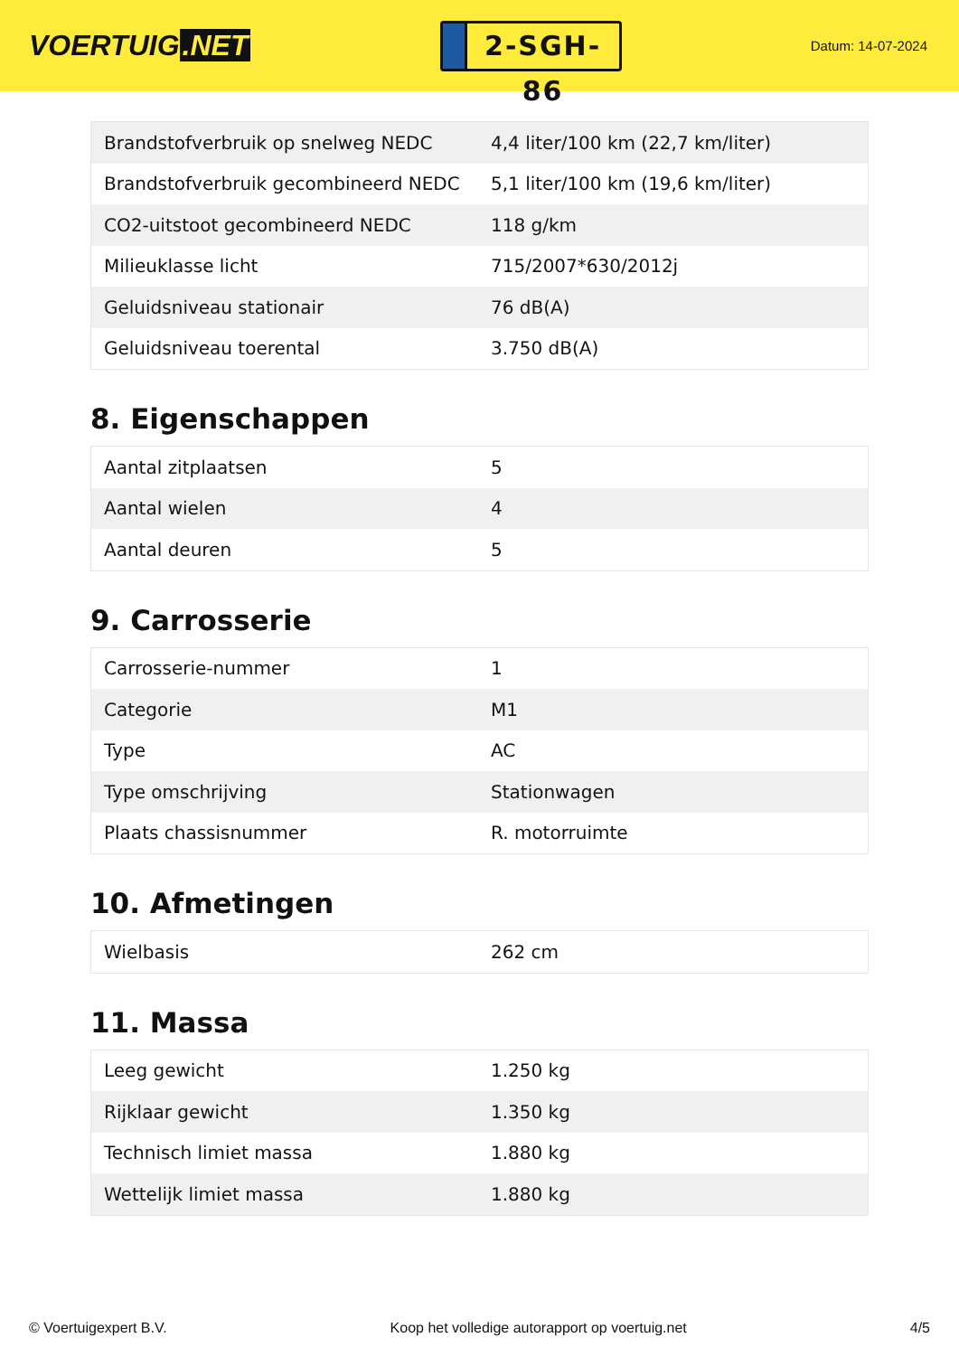VOERTUIG.NET
2-SGH-86
Datum: 14-07-2024
| Brandstofverbruik op snelweg NEDC | 4,4 liter/100 km (22,7 km/liter) |
| Brandstofverbruik gecombineerd NEDC | 5,1 liter/100 km (19,6 km/liter) |
| CO2-uitstoot gecombineerd NEDC | 118 g/km |
| Milieuklasse licht | 715/2007*630/2012j |
| Geluidsniveau stationair | 76 dB(A) |
| Geluidsniveau toerental | 3.750 dB(A) |
8. Eigenschappen
| Aantal zitplaatsen | 5 |
| Aantal wielen | 4 |
| Aantal deuren | 5 |
9. Carrosserie
| Carrosserie-nummer | 1 |
| Categorie | M1 |
| Type | AC |
| Type omschrijving | Stationwagen |
| Plaats chassisnummer | R. motorruimte |
10. Afmetingen
| Wielbasis | 262 cm |
11. Massa
| Leeg gewicht | 1.250 kg |
| Rijklaar gewicht | 1.350 kg |
| Technisch limiet massa | 1.880 kg |
| Wettelijk limiet massa | 1.880 kg |
© Voertuigexpert B.V. Koop het volledige autorapport op voertuig.net 4/5